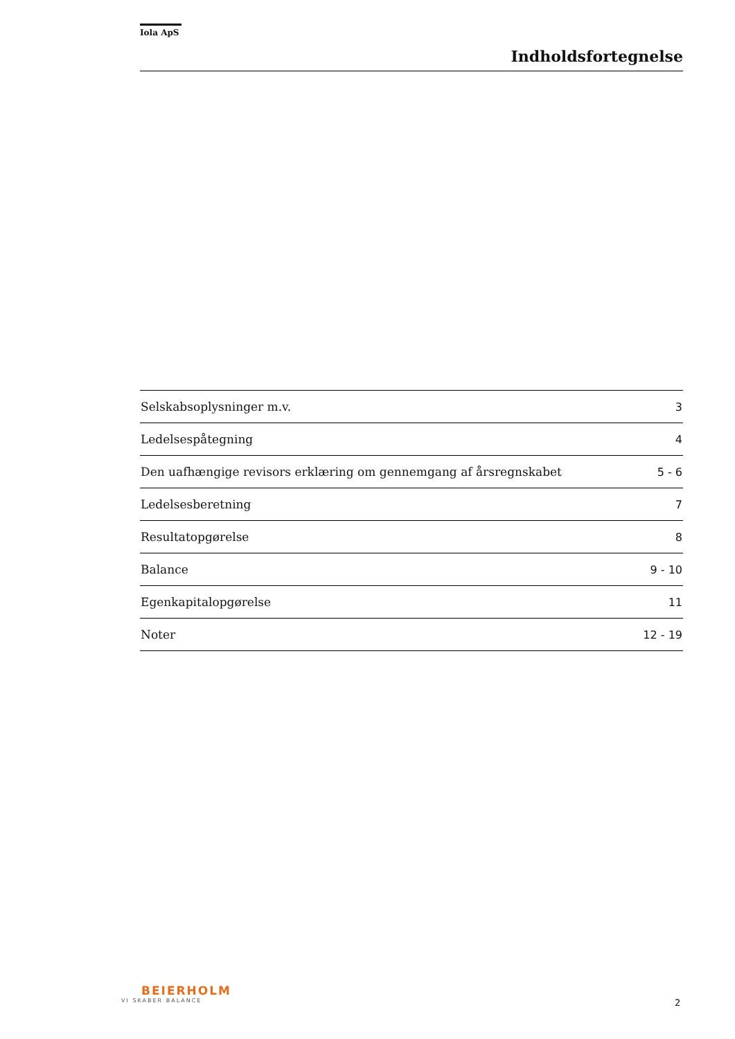Iola ApS
Indholdsfortegnelse
| Selskabsoplysninger m.v. | 3 |
| Ledelsespåtegning | 4 |
| Den uafhængige revisors erklæring om gennemgang af årsregnskabet | 5 - 6 |
| Ledelsesberetning | 7 |
| Resultatopgørelse | 8 |
| Balance | 9 - 10 |
| Egenkapitalopgørelse | 11 |
| Noter | 12 - 19 |
BEIERHOLM
VI SKABER BALANCE
2